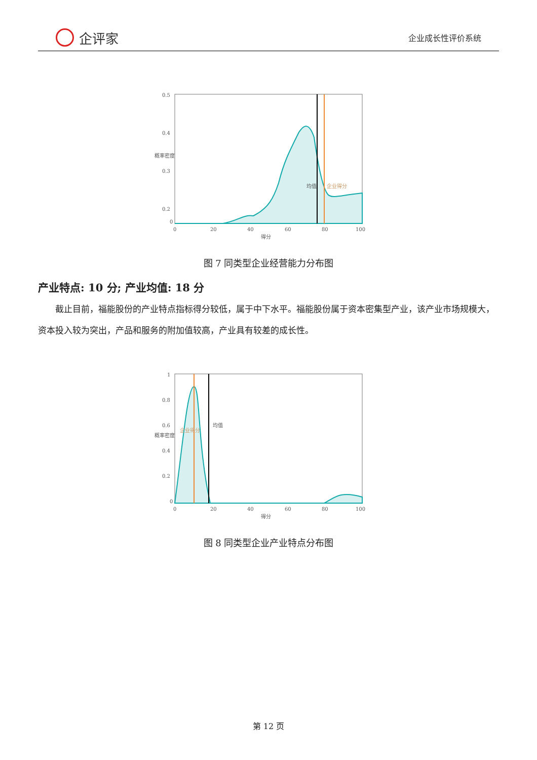企评家
企业成长性评价系统
0.5
0.4
0.3
0.2
0
0
20
40
60
80
100
得分
概率密度
均值
企业得分
图 7 同类型企业经营能力分布图
产业特点: 10 分; 产业均值: 18 分
截止目前，福能股份的产业特点指标得分较低，属于中下水平。福能股份属于资本密集型产业，该产业市场规模大，资本投入较为突出，产品和服务的附加值较高，产业具有较差的成长性。
1
0.8
0.6
0.4
0.2
0
0
20
40
60
80
100
得分
概率密度
企业得分
均值
图 8 同类型企业产业特点分布图
第 12 页